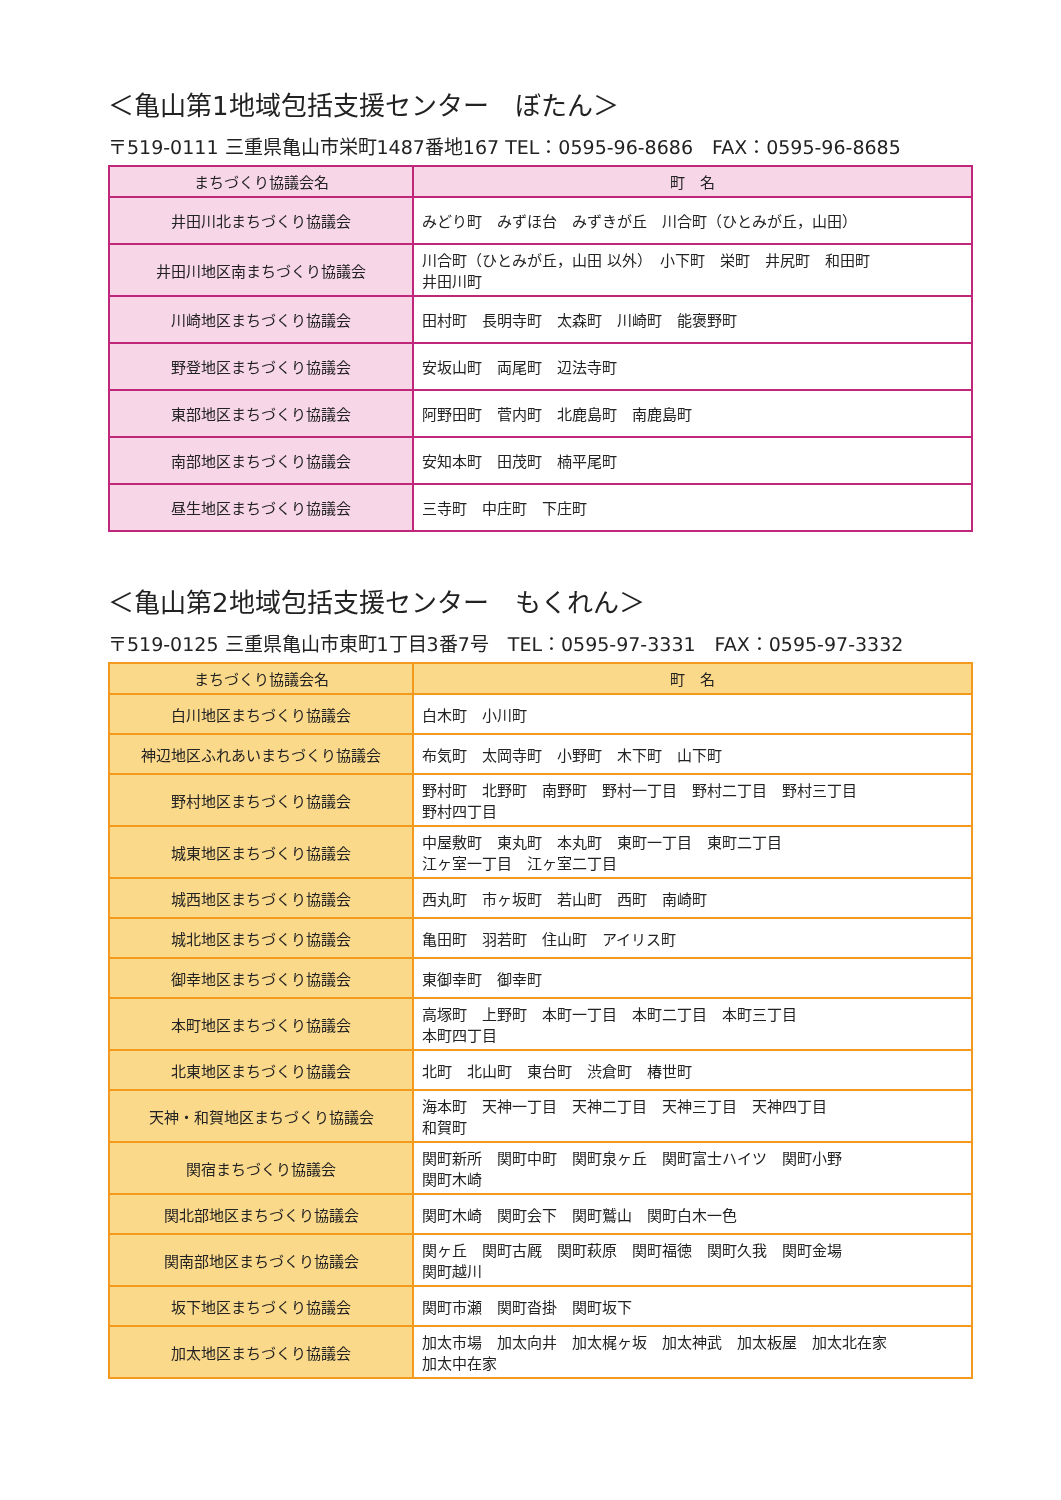＜亀山第1地域包括支援センター　ぼたん＞
〒519-0111 三重県亀山市栄町1487番地167 TEL：0595-96-8686　FAX：0595-96-8685
| まちづくり協議会名 | 町 名 |
| --- | --- |
| 井田川北まちづくり協議会 | みどり町 みずほ台 みずきが丘 川合町（ひとみが丘，山田） |
| 井田川地区南まちづくり協議会 | 川合町（ひとみが丘，山田 以外） 小下町 栄町 井尻町 和田町 井田川町 |
| 川崎地区まちづくり協議会 | 田村町 長明寺町 太森町 川崎町 能褒野町 |
| 野登地区まちづくり協議会 | 安坂山町 両尾町 辺法寺町 |
| 東部地区まちづくり協議会 | 阿野田町 菅内町 北鹿島町 南鹿島町 |
| 南部地区まちづくり協議会 | 安知本町 田茂町 楠平尾町 |
| 昼生地区まちづくり協議会 | 三寺町 中庄町 下庄町 |
＜亀山第2地域包括支援センター　もくれん＞
〒519-0125 三重県亀山市東町1丁目3番7号　TEL：0595-97-3331　FAX：0595-97-3332
| まちづくり協議会名 | 町 名 |
| --- | --- |
| 白川地区まちづくり協議会 | 白木町 小川町 |
| 神辺地区ふれあいまちづくり協議会 | 布気町 太岡寺町 小野町 木下町 山下町 |
| 野村地区まちづくり協議会 | 野村町 北野町 南野町 野村一丁目 野村二丁目 野村三丁目 野村四丁目 |
| 城東地区まちづくり協議会 | 中屋敷町 東丸町 本丸町 東町一丁目 東町二丁目 江ヶ室一丁目 江ヶ室二丁目 |
| 城西地区まちづくり協議会 | 西丸町 市ヶ坂町 若山町 西町 南崎町 |
| 城北地区まちづくり協議会 | 亀田町 羽若町 住山町 アイリス町 |
| 御幸地区まちづくり協議会 | 東御幸町 御幸町 |
| 本町地区まちづくり協議会 | 高塚町 上野町 本町一丁目 本町二丁目 本町三丁目 本町四丁目 |
| 北東地区まちづくり協議会 | 北町 北山町 東台町 渋倉町 椿世町 |
| 天神・和賀地区まちづくり協議会 | 海本町 天神一丁目 天神二丁目 天神三丁目 天神四丁目 和賀町 |
| 関宿まちづくり協議会 | 関町新所 関町中町 関町泉ヶ丘 関町富士ハイツ 関町小野 関町木崎 |
| 関北部地区まちづくり協議会 | 関町木崎 関町会下 関町鷲山 関町白木一色 |
| 関南部地区まちづくり協議会 | 関ヶ丘 関町古厩 関町萩原 関町福徳 関町久我 関町金場 関町越川 |
| 坂下地区まちづくり協議会 | 関町市瀬 関町沓掛 関町坂下 |
| 加太地区まちづくり協議会 | 加太市場 加太向井 加太梶ヶ坂 加太神武 加太板屋 加太北在家 加太中在家 |